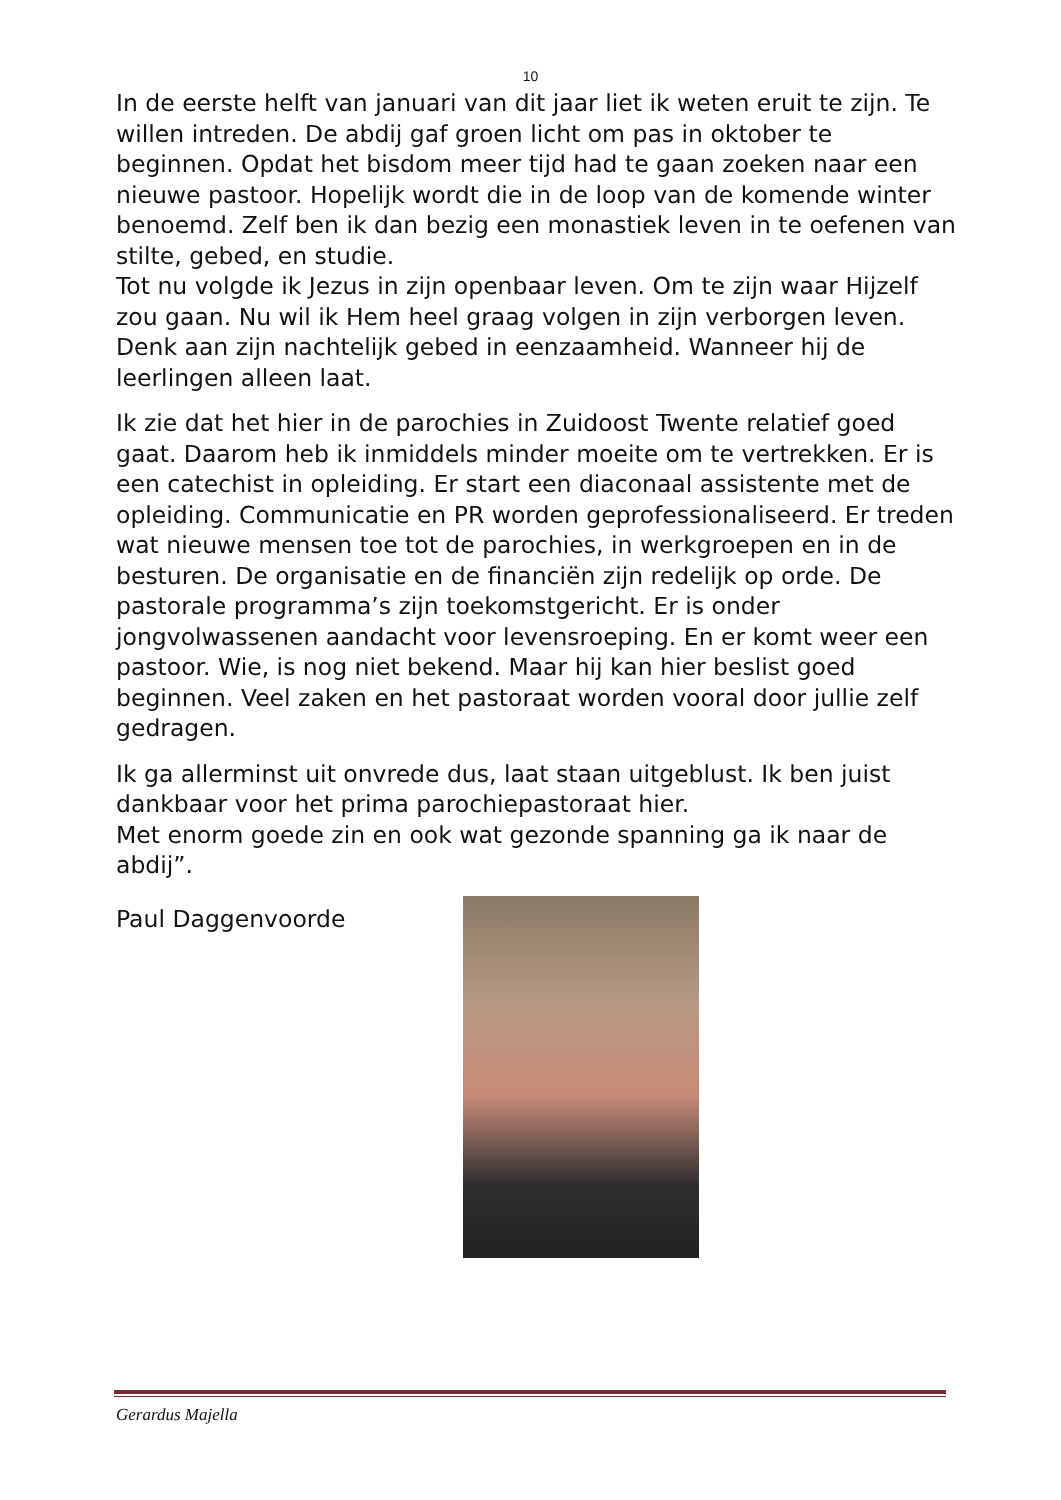10
In de eerste helft van januari van dit jaar liet ik weten eruit te zijn. Te willen intreden. De abdij gaf groen licht om pas in oktober te beginnen. Opdat het bisdom meer tijd had te gaan zoeken naar een nieuwe pastoor. Hopelijk wordt die in de loop van de komende winter benoemd. Zelf ben ik dan bezig een monastiek leven in te oefenen van stilte, gebed, en studie.
Tot nu volgde ik Jezus in zijn openbaar leven. Om te zijn waar Hijzelf zou gaan. Nu wil ik Hem heel graag volgen in zijn verborgen leven. Denk aan zijn nachtelijk gebed in eenzaamheid. Wanneer hij de leerlingen alleen laat.
Ik zie dat het hier in de parochies in Zuidoost Twente relatief goed gaat. Daarom heb ik inmiddels minder moeite om te vertrekken. Er is een catechist in opleiding. Er start een diaconaal assistente met de opleiding. Communicatie en PR worden geprofessionaliseerd. Er treden wat nieuwe mensen toe tot de parochies, in werkgroepen en in de besturen. De organisatie en de financiën zijn redelijk op orde. De pastorale programma’s zijn toekomstgericht. Er is onder jongvolwassenen aandacht voor levensroeping. En er komt weer een pastoor. Wie, is nog niet bekend. Maar hij kan hier beslist goed beginnen. Veel zaken en het pastoraat worden vooral door jullie zelf gedragen.
Ik ga allerminst uit onvrede dus, laat staan uitgeblust. Ik ben juist dankbaar voor het prima parochiepastoraat hier.
Met enorm goede zin en ook wat gezonde spanning ga ik naar de abdij”.
Paul Daggenvoorde
Gerardus Majella